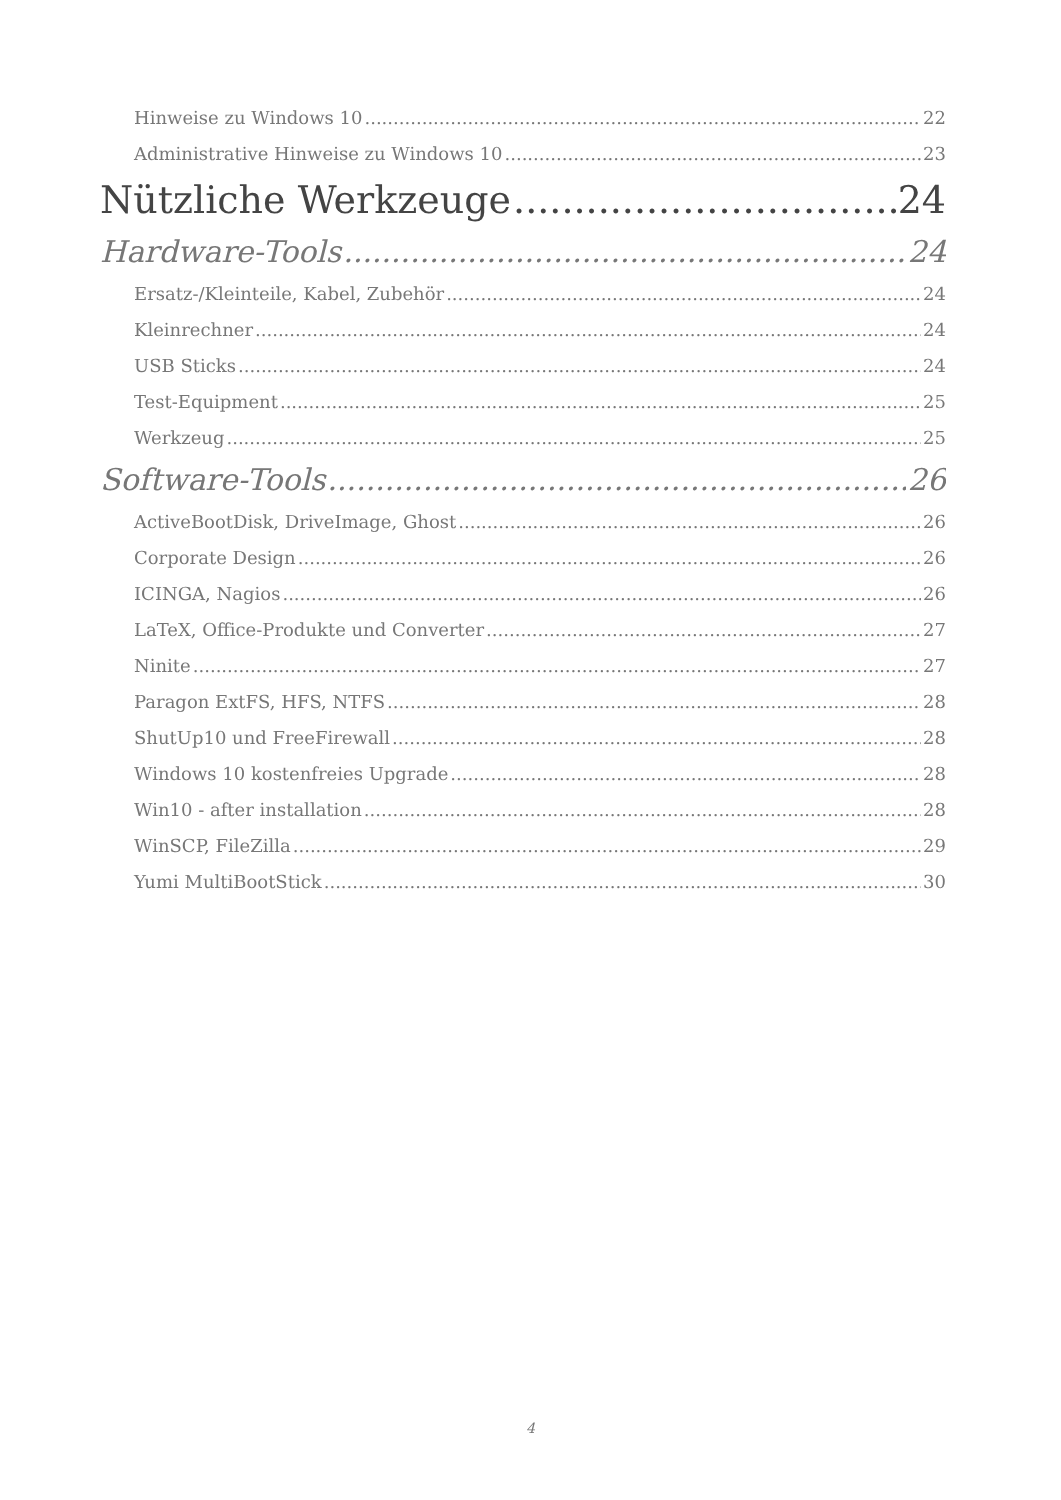Hinweise zu Windows 10 22
Administrative Hinweise zu Windows 10 23
Nützliche Werkzeuge 24
Hardware-Tools 24
Ersatz-/Kleinteile, Kabel, Zubehör 24
Kleinrechner 24
USB Sticks 24
Test-Equipment 25
Werkzeug 25
Software-Tools 26
ActiveBootDisk, DriveImage, Ghost 26
Corporate Design 26
ICINGA, Nagios 26
LaTeX, Office-Produkte und Converter 27
Ninite 27
Paragon ExtFS, HFS, NTFS 28
ShutUp10 und FreeFirewall 28
Windows 10 kostenfreies Upgrade 28
Win10 - after installation 28
WinSCP, FileZilla 29
Yumi MultiBootStick 30
4